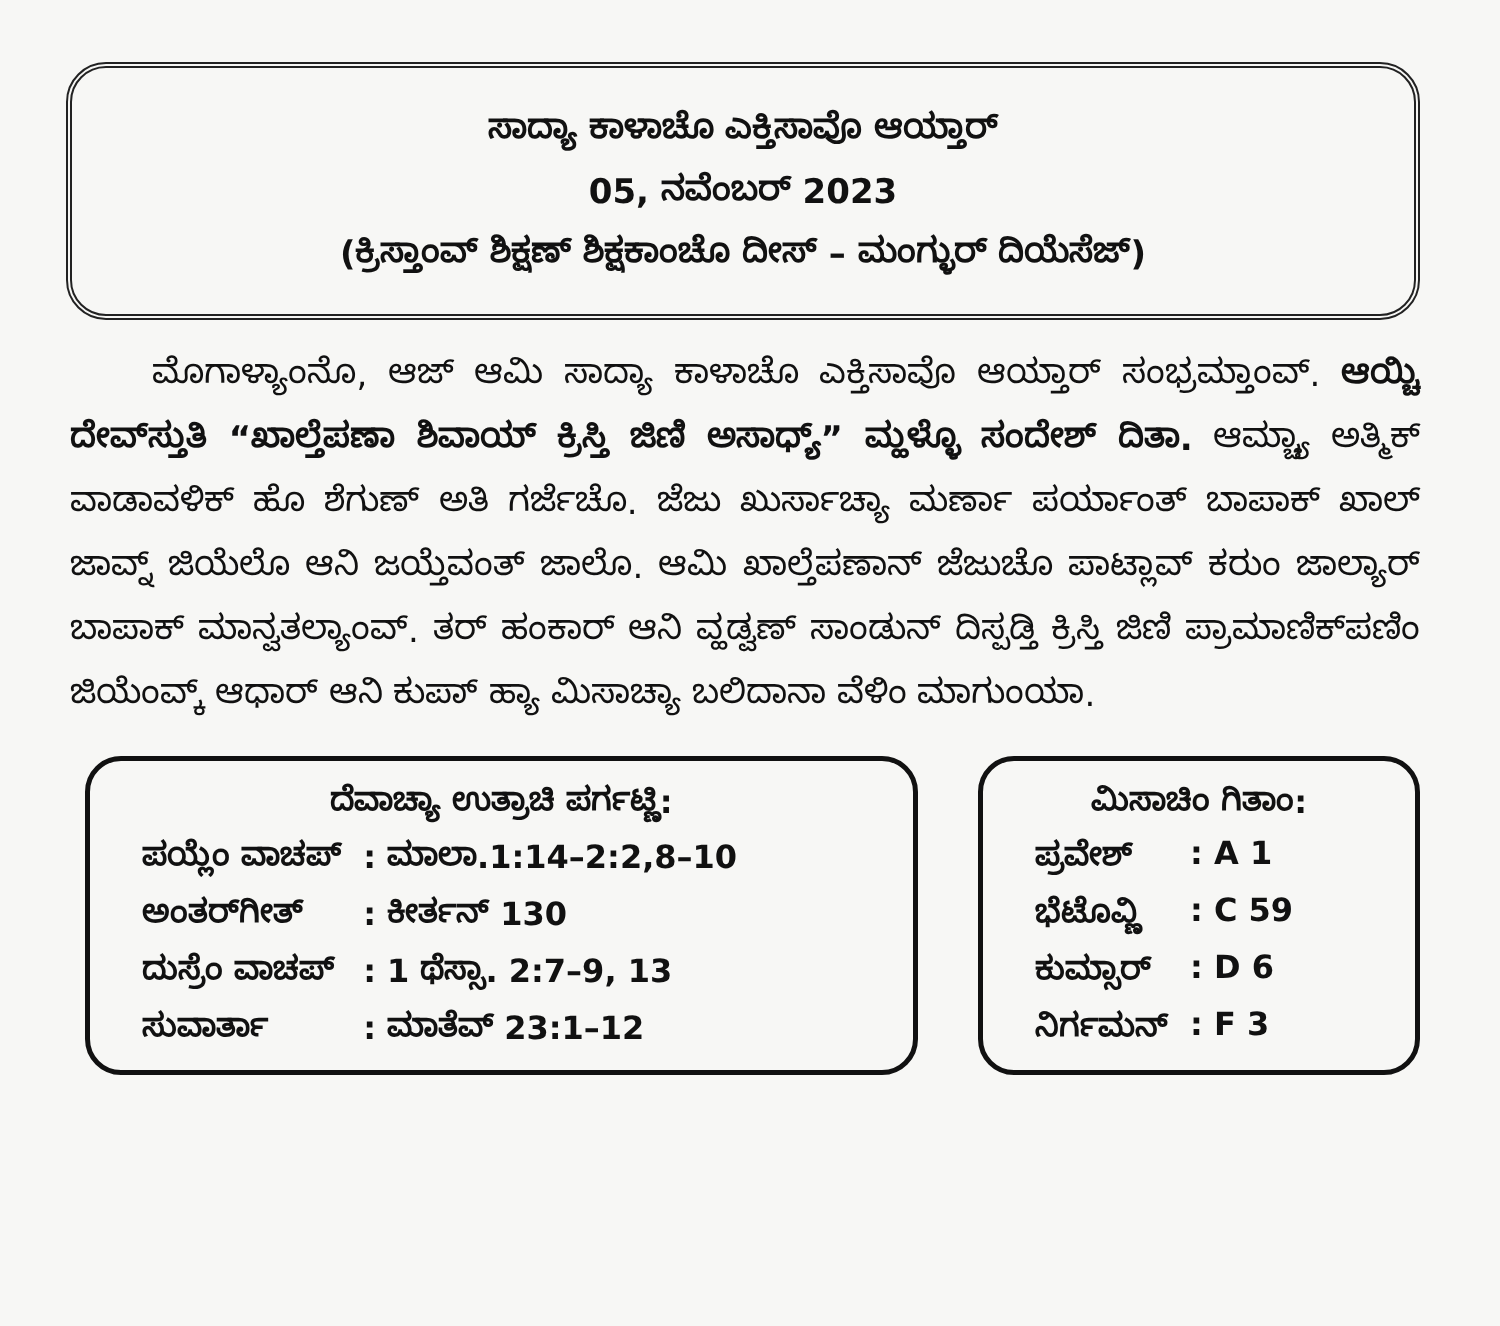ಸಾದ್ಯಾ ಕಾಳಾಚೊ ಎಕ್ತಿಸಾವೊ ಆಯ್ತಾರ್
05, ನವೆಂಬರ್ 2023
(ಕ್ರಿಸ್ತಾಂವ್ ಶಿಕ್ಷಣ್ ಶಿಕ್ಷಕಾಂಚೊ ದೀಸ್ – ಮಂಗ್ಳುರ್ ದಿಯೆಸೆಜ್)
ಮೊಗಾಳ್ಯಾಂನೊ, ಆಜ್ ಆಮಿ ಸಾದ್ಯಾ ಕಾಳಾಚೊ ಎಕ್ತಿಸಾವೊ ಆಯ್ತಾರ್ ಸಂಭ್ರಮ್ತಾಂವ್. ಆಯ್ಚಿ ದೇವ್‌ಸ್ತುತಿ “ಖಾಲ್ತೆಪಣಾ ಶಿವಾಯ್ ಕ್ರಿಸ್ತಿ ಜಿಣಿ ಅಸಾಧ್ಯ್” ಮ್ಹಳ್ಳೊ ಸಂದೇಶ್ ದಿತಾ. ಆಮ್ಚ್ಯಾ ಅತ್ಮಿಕ್ ವಾಡಾವಳಿಕ್ ಹೊ ಶೆಗುಣ್ ಅತಿ ಗರ್ಜೆಚೊ. ಜೆಜು ಖುರ್ಸಾಚ್ಯಾ ಮರ್ಣಾ ಪರ್ಯಾಂತ್ ಬಾಪಾಕ್ ಖಾಲ್ ಜಾವ್ನ್ ಜಿಯೆಲೊ ಆನಿ ಜಯ್ತೆವಂತ್ ಜಾಲೊ. ಆಮಿ ಖಾಲ್ತೆಪಣಾನ್ ಜೆಜುಚೊ ಪಾಟ್ಲಾವ್ ಕರುಂ ಜಾಲ್ಯಾರ್ ಬಾಪಾಕ್ ಮಾನ್ವತಲ್ಯಾಂವ್. ತರ್ ಹಂಕಾರ್ ಆನಿ ವ್ಹಡ್ವಣ್ ಸಾಂಡುನ್ ದಿಸ್ಪಡ್ತಿ ಕ್ರಿಸ್ತಿ ಜಿಣಿ ಪ್ರಾಮಾಣಿಕ್‌ಪಣಿಂ ಜಿಯೆಂವ್ಕ್ ಆಧಾರ್ ಆನಿ ಕುಪಾ್ ಹ್ಯಾ ಮಿಸಾಚ್ಯಾ ಬಲಿದಾನಾ ವೆಳಿಂ ಮಾಗುಂಯಾ.
ದೆವಾಚ್ಯಾ ಉತ್ರಾಚಿ ಪರ್ಗಟ್ಣಿ:
| ಪಯ್ಲೆಂ ವಾಚಪ್ | : ಮಾಲಾ.1:14–2:2,8–10 |
| ಅಂತರ್‌ಗೀತ್ | : ಕೀರ್ತನ್ 130 |
| ದುಸ್ರೆಂ ವಾಚಪ್ | : 1 ಥೆಸ್ಸಾ. 2:7–9, 13 |
| ಸುವಾರ್ತಾ | : ಮಾತೆವ್ 23:1–12 |
ಮಿಸಾಚಿಂ ಗಿತಾಂ:
| ಪ್ರವೇಶ್ | : A 1 |
| ಭೆಟೊವ್ಣಿ | : C 59 |
| ಕುಮ್ಸಾರ್ | : D 6 |
| ನಿರ್ಗಮನ್ | : F 3 |